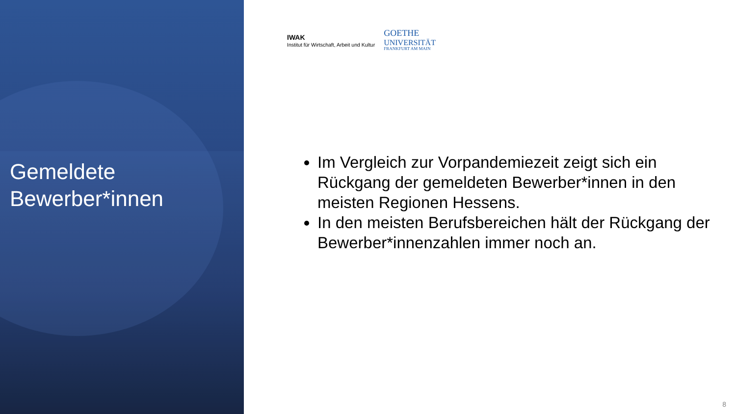Gemeldete
Bewerber*innen
IWAK
Institut für Wirtschaft, Arbeit und Kultur
GOETHE
UNIVERSITÄT
FRANKFURT AM MAIN
Im Vergleich zur Vorpandemiezeit zeigt sich ein Rückgang der gemeldeten Bewerber*innen in den meisten Regionen Hessens.
In den meisten Berufsbereichen hält der Rückgang der Bewerber*innenzahlen immer noch an.
8